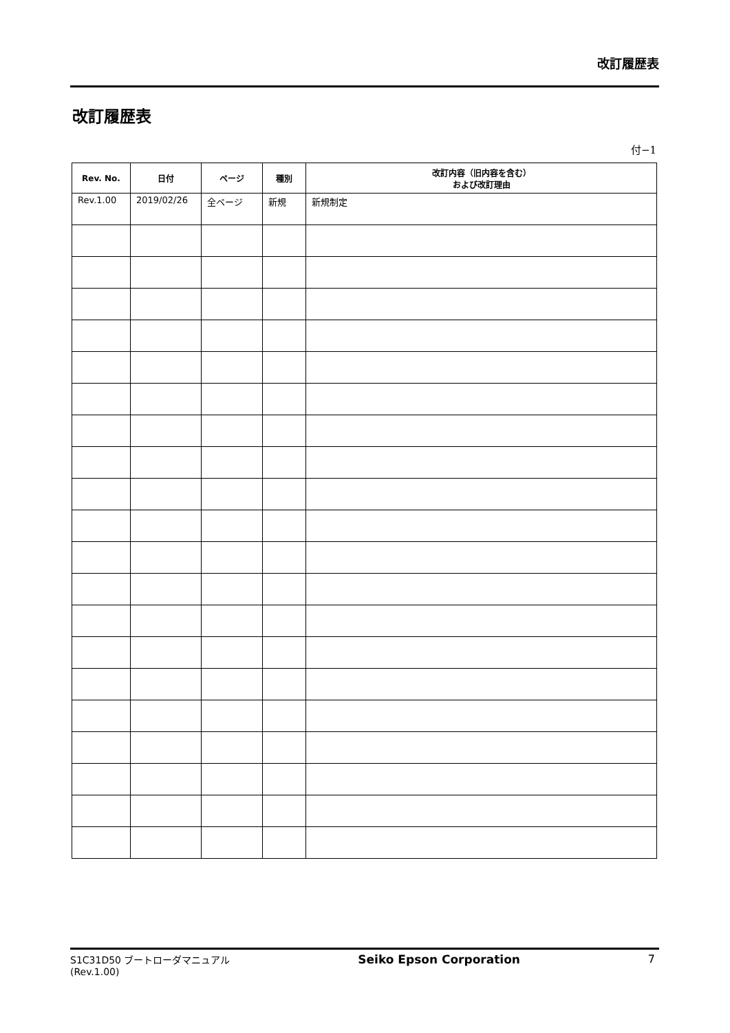改訂履歴表
改訂履歴表
付−1
| Rev. No. | 日付 | ページ | 種別 | 改訂内容（旧内容を含む） および改訂理由 |
| --- | --- | --- | --- | --- |
| Rev.1.00 | 2019/02/26 | 全ページ | 新規 | 新規制定 |
S1C31D50 ブートローダマニュアル
(Rev.1.00)
Seiko Epson Corporation 7